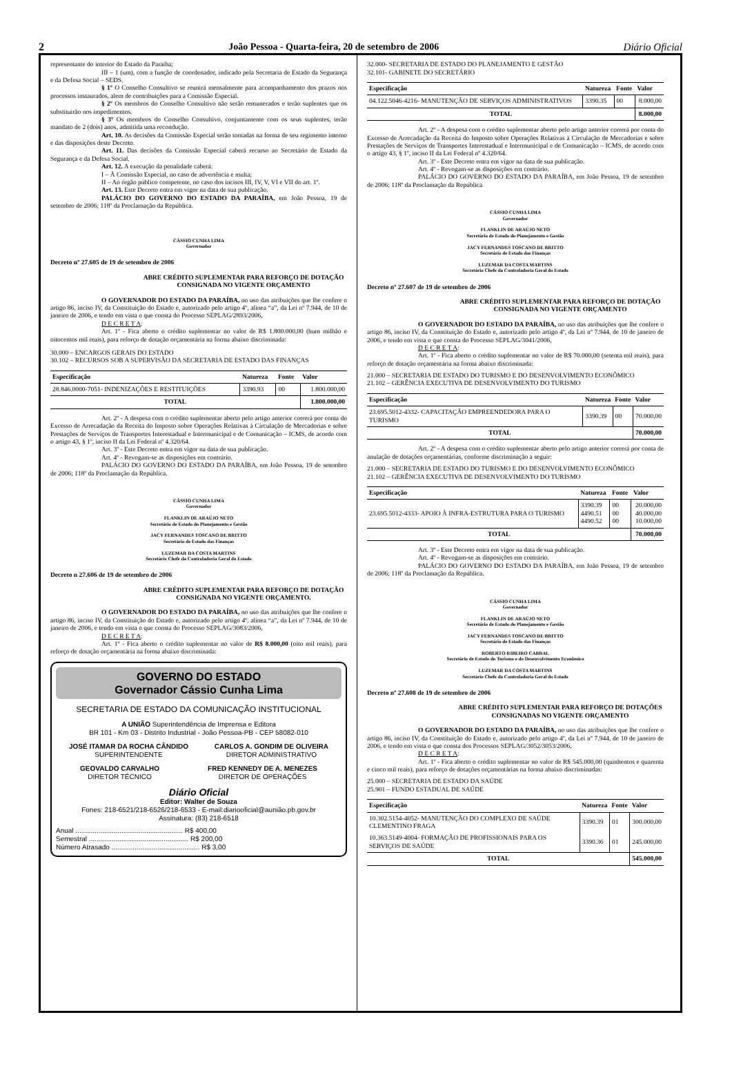2 João Pessoa - Quarta-feira, 20 de setembro de 2006 Diário Oficial
representante do interior do Estado da Paraíba;
III – 1 (um), com a função de coordenador, indicado pela Secretaria de Estado da Segurança e da Defesa Social – SEDS.
§ 1º O Conselho Consultivo se reunirá mensalmente para acompanhamento dos prazos nos processos instaurados, alem de contribuições para a Comissão Especial.
§ 2º Os membros do Conselho Consultivo não serão remunerados e terão suplentes que os substituirão nos impedimentos.
§ 3º Os membros do Conselho Consultivo, conjuntamente com os seus suplentes, terão mandato de 2 (dois) anos, admitida uma recondução.
Art. 10. As decisões da Comissão Especial serão tomadas na forma de seu regimento interno e das disposições deste Decreto.
Art. 11. Das decisões da Comissão Especial caberá recurso ao Secretário de Estado da Segurança e da Defesa Social.
Art. 12. A execução da penalidade caberá:
I – À Comissão Especial, no caso de advertência e multa;
II – Ao órgão público competente, no caso dos incisos III, IV, V, VI e VII do art. 1º.
Art. 13. Este Decreto entra em vigor na data de sua publicação.
PALÁCIO DO GOVERNO DO ESTADO DA PARAÍBA, em João Pessoa, 19 de setembro de 2006; 118º da Proclamação da República.
CÁSSIO CUNHA LIMA
Governador
Decreto nº 27.605 de 19 de setembro de 2006
ABRE CRÉDITO SUPLEMENTAR PARA REFORÇO DE DOTAÇÃO CONSIGNADA NO VIGENTE ORÇAMENTO
O GOVERNADOR DO ESTADO DA PARAÍBA, no uso das atribuições que lhe confere o artigo 86, inciso IV, da Constituição do Estado e, autorizado pelo artigo 4º, alínea “a”, da Lei nº 7.944, de 10 de janeiro de 2006, e tendo em vista o que consta do Processo SEPLAG/2893/2006,
D E C R E T A:
Art. 1º - Fica aberto o crédito suplementar no valor de R$ 1.800.000,00 (hum milhão e oitocentos mil reais), para reforço de dotação orçamentária na forma abaixo discriminada:
30.000 – ENCARGOS GERAIS DO ESTADO
30.102 – RECURSOS SOB A SUPERVISÃO DA SECRETARIA DE ESTADO DAS FINANÇAS
| Especificação | Natureza | Fonte | Valor |
| --- | --- | --- | --- |
| 28.846.0000-7051- INDENIZAÇÕES E RESTITUIÇÕES | 3390.93 | 00 | 1.800.000,00 |
| TOTAL | | | 1.800.000,00 |
Art. 2º - A despesa com o crédito suplementar aberto pelo artigo anterior correrá por conta do Excesso de Arrecadação da Receita do Imposto sobre Operações Relativas à Circulação de Mercadorias e sobre Prestações de Serviços de Transportes Interestadual e Intermunicipal e de Comunicação – ICMS, de acordo com o artigo 43, § 1º, inciso II da Lei Federal nº 4.320/64.
Art. 3º - Este Decreto entra em vigor na data de sua publicação.
Art. 4º - Revogam-se as disposições em contrário.
PALÁCIO DO GOVERNO DO ESTADO DA PARAÍBA, em João Pessoa, 19 de setembro de 2006; 118º da Proclamação da República.
CÁSSIO CUNHA LIMA
Governador
FLANKLIN DE ARAÚJO NETO
Secretário de Estado do Planejamento e Gestão
JACY FERNANDES TOSCANO DE BRITTO
Secretário de Estado das Finanças
LUZEMAR DA COSTA MARTINS
Secretário Chefe da Controladoria Geral do Estado
Decreto n 27.606 de 19 de setembro de 2006
ABRE CRÉDITO SUPLEMENTAR PARA REFORÇO DE DOTAÇÃO CONSIGNADA NO VIGENTE ORÇAMENTO.
O GOVERNADOR DO ESTADO DA PARAÍBA, no uso das atribuições que lhe confere o artigo 86, inciso IV, da Constituição do Estado e, autorizado pelo artigo 4º, alínea “a”, da Lei nº 7.944, de 10 de janeiro de 2006, e tendo em vista o que consta do Processo SEPLAG/3083/2006,
D E C R E T A:
Art. 1º - Fica aberto o crédito suplementar no valor de R$ 8.000,00 (oito mil reais), para reforço de dotação orçamentária na forma abaixo discriminada:
GOVERNO DO ESTADO
Governador Cássio Cunha Lima
SECRETARIA DE ESTADO DA COMUNICAÇÃO INSTITUCIONAL
A UNIÃO Superintendência de Imprensa e Editora
BR 101 - Km 03 - Distrito Industrial - João Pessoa-PB - CEP 58082-010
JOSÉ ITAMAR DA ROCHA CÂNDIDO
SUPERINTENDENTE
CARLOS A. GONDIM DE OLIVEIRA
DIRETOR ADMINISTRATIVO
GEOVALDO CARVALHO
DIRETOR TÉCNICO
FRED KENNEDY DE A. MENEZES
DIRETOR DE OPERAÇÕES
Diário Oficial
Editor: Walter de Souza
Fones: 218-6521/218-6526/218-6533 - E-mail:diariooficial@auniāo.pb.gov.br
Assinatura: (83) 218-6518
Anual ........................................................ R$ 400,00
Semestral .................................................... R$ 200,00
Número Atrasado .............................................. R$ 3,00
32.000- SECRETARIA DE ESTADO DO PLANEJAMENTO E GESTÃO
32.101- GABINETE DO SECRETÁRIO
| Especificação | Natureza | Fonte | Valor |
| --- | --- | --- | --- |
| 04.122.5046-4216- MANUTENÇÃO DE SERVIÇOS ADMINISTRATIVOS | 3390.35 | 00 | 8.000,00 |
| TOTAL | | | 8.000,00 |
Art. 2º - A despesa com o crédito suplementar aberto pelo artigo anterior correrá por conta do Excesso de Arrecadação da Receita do Imposto sobre Operações Relativas à Circulação de Mercadorias e sobre Prestações de Serviços de Transportes Interestadual e Intermunicipal e de Comunicação – ICMS, de acordo com o artigo 43, § 1º, inciso II da Lei Federal nº 4.320/64.
Art. 3º - Este Decreto entra em vigor na data de sua publicação.
Art. 4º - Revogam-se as disposições em contrário.
PALÁCIO DO GOVERNO DO ESTADO DA PARAÍBA, em João Pessoa, 19 de setembro de 2006; 118º da Proclamação da República
CÁSSIO CUNHA LIMA
Governador
FLANKLIN DE ARAÚJO NETO
Secretário de Estado do Planejamento e Gestão
JACY FERNANDES TOSCANO DE BRITTO
Secretário de Estado das Finanças
LUZEMAR DA COSTA MARTINS
Secretário Chefe da Controladoria Geral do Estado
Decreto nº 27.607 de 19 de setembro de 2006
ABRE CRÉDITO SUPLEMENTAR PARA REFORÇO DE DOTAÇÃO CONSIGNADA NO VIGENTE ORÇAMENTO
O GOVERNADOR DO ESTADO DA PARAÍBA, no uso das atribuições que lhe confere o artigo 86, inciso IV, da Constituição do Estado e, autorizado pelo artigo 4º, da Lei nº 7.944, de 10 de janeiro de 2006, e tendo em vista o que consta do Processo SEPLAG/3041/2006,
D E C R E T A:
Art. 1º - Fica aberto o crédito suplementar no valor de R$ 70.000,00 (setenta mil reais), para reforço de dotação orçamentária na forma abaixo discriminada:
21.000 – SECRETARIA DE ESTADO DO TURISMO E DO DESENVOLVIMENTO ECONÔMICO
21.102 – GERÊNCIA EXECUTIVA DE DESENVOLVIMENTO DO TURISMO
| Especificação | Natureza | Fonte | Valor |
| --- | --- | --- | --- |
| 23.695.5012-4332- CAPACITAÇÃO EMPREENDEDORA PARA O TURISMO | 3390.39 | 00 | 70.000,00 |
| TOTAL | | | 70.000,00 |
Art. 2º - A despesa com o crédito suplementar aberto pelo artigo anterior correrá por conta de anulação de dotações orçamentárias, conforme discriminação a seguir:
21.000 – SECRETARIA DE ESTADO DO TURISMO E DO DESENVOLVIMENTO ECONÔMICO
21.102 – GERÊNCIA EXECUTIVA DE DESENVOLVIMENTO DO TURISMO
| Especificação | Natureza | Fonte | Valor |
| --- | --- | --- | --- |
| 23.695.5012-4333- APOIO À INFRA-ESTRUTURA PARA O TURISMO | 3390.39 4490.51 4490.52 | 00 00 00 | 20.000,00 40.000,00 10.000,00 |
| TOTAL | | | 70.000,00 |
Art. 3º - Este Decreto entra em vigor na data de sua publicação.
Art. 4º - Revogam-se as disposições em contrário.
PALÁCIO DO GOVERNO DO ESTADO DA PARAÍBA, em João Pessoa, 19 de setembro de 2006; 118º da Proclamação da República.
CÁSSIO CUNHA LIMA
Governador
FLANKLIN DE ARAÚJO NETO
Secretário de Estado do Planejamento e Gestão
JACY FERNANDES TOSCANO DE BRITTO
Secretário de Estado das Finanças
ROBERTO RIBEIRO CABRAL
Secretário de Estado do Turismo e do Desenvolvimento Econômico
LUZEMAR DA COSTA MARTINS
Secretário Chefe da Controladoria Geral do Estado
Decreto nº 27.608 de 19 de setembro de 2006
ABRE CRÉDITO SUPLEMENTAR PARA REFORÇO DE DOTAÇÕES CONSIGNADAS NO VIGENTE ORÇAMENTO
O GOVERNADOR DO ESTADO DA PARAÍBA, no uso das atribuições que lhe confere o artigo 86, inciso IV, da Constituição do Estado e, autorizado pelo artigo 4º, da Lei nº 7.944, de 10 de janeiro de 2006, e tendo em vista o que consta dos Processos SEPLAG/3052/3053/2006,
D E C R E T A:
Art. 1º - Fica aberto o crédito suplementar no valor de R$ 545.000,00 (quinhentos e quarenta e cinco mil reais), para reforço de dotações orçamentárias na forma abaixo discriminadas:
25.000 – SECRETARIA DE ESTADO DA SAÚDE
25.901 – FUNDO ESTADUAL DE SAÚDE
| Especificação | Natureza | Fonte | Valor |
| --- | --- | --- | --- |
| 10.302.5154-4052- MANUTENÇÃO DO COMPLEXO DE SAÚDE CLEMENTINO FRAGA | 3390.39 | 01 | 300.000,00 |
| 10.363.5149-4004- FORMAÇÃO DE PROFISSIONAIS PARA OS SERVIÇOS DE SAÚDE | 3390.36 | 01 | 245.000,00 |
| TOTAL | | | 545.000,00 |